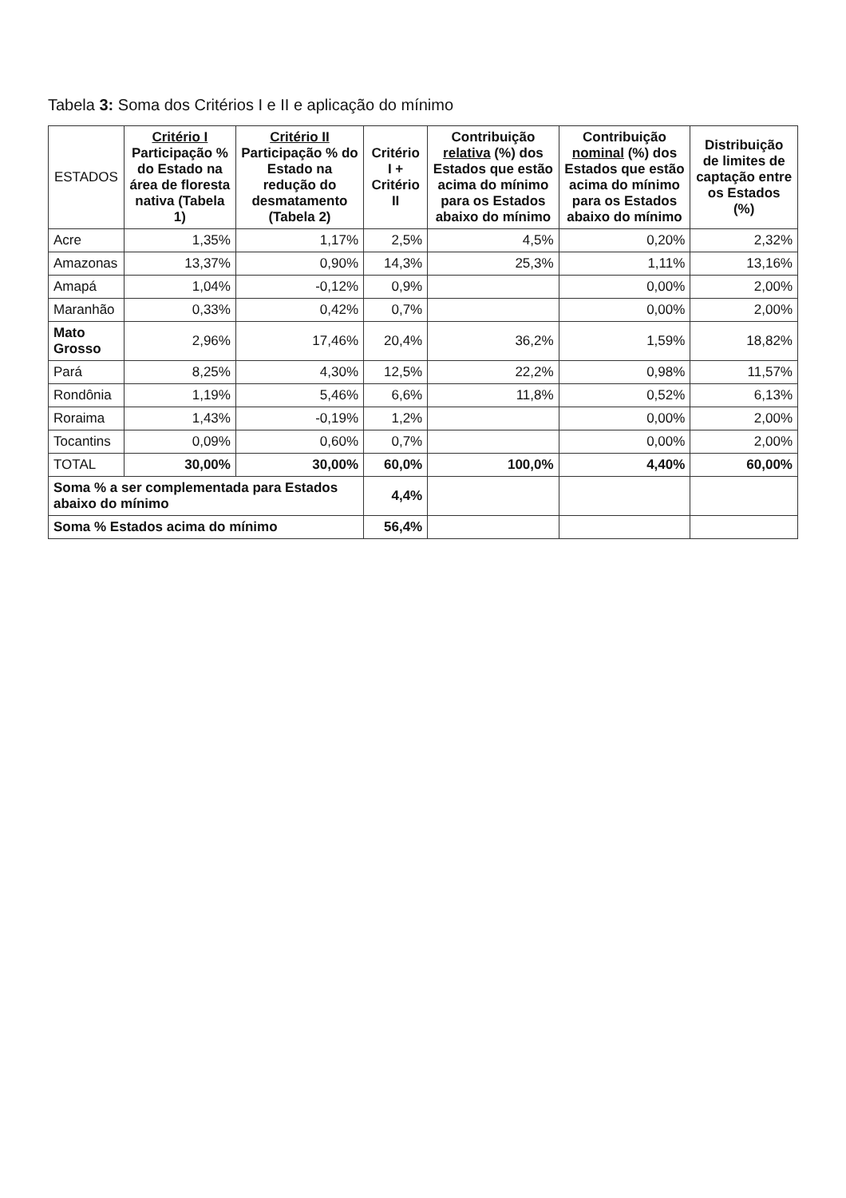Tabela 3: Soma dos Critérios I e II e aplicação do mínimo
| ESTADOS | Critério I Participação % do Estado na área de floresta nativa (Tabela 1) | Critério II Participação % do Estado na redução do desmatamento (Tabela 2) | Critério I + Critério II | Contribuição relativa (%) dos Estados que estão acima do mínimo para os Estados abaixo do mínimo | Contribuição nominal (%) dos Estados que estão acima do mínimo para os Estados abaixo do mínimo | Distribuição de limites de captação entre os Estados (%) |
| --- | --- | --- | --- | --- | --- | --- |
| Acre | 1,35% | 1,17% | 2,5% | 4,5% | 0,20% | 2,32% |
| Amazonas | 13,37% | 0,90% | 14,3% | 25,3% | 1,11% | 13,16% |
| Amapá | 1,04% | -0,12% | 0,9% | | 0,00% | 2,00% |
| Maranhão | 0,33% | 0,42% | 0,7% | | 0,00% | 2,00% |
| Mato Grosso | 2,96% | 17,46% | 20,4% | 36,2% | 1,59% | 18,82% |
| Pará | 8,25% | 4,30% | 12,5% | 22,2% | 0,98% | 11,57% |
| Rondônia | 1,19% | 5,46% | 6,6% | 11,8% | 0,52% | 6,13% |
| Roraima | 1,43% | -0,19% | 1,2% | | 0,00% | 2,00% |
| Tocantins | 0,09% | 0,60% | 0,7% | | 0,00% | 2,00% |
| TOTAL | 30,00% | 30,00% | 60,0% | 100,0% | 4,40% | 60,00% |
| Soma % a ser complementada para Estados abaixo do mínimo | | | 4,4% | | | |
| Soma % Estados acima do mínimo | | | 56,4% | | | |